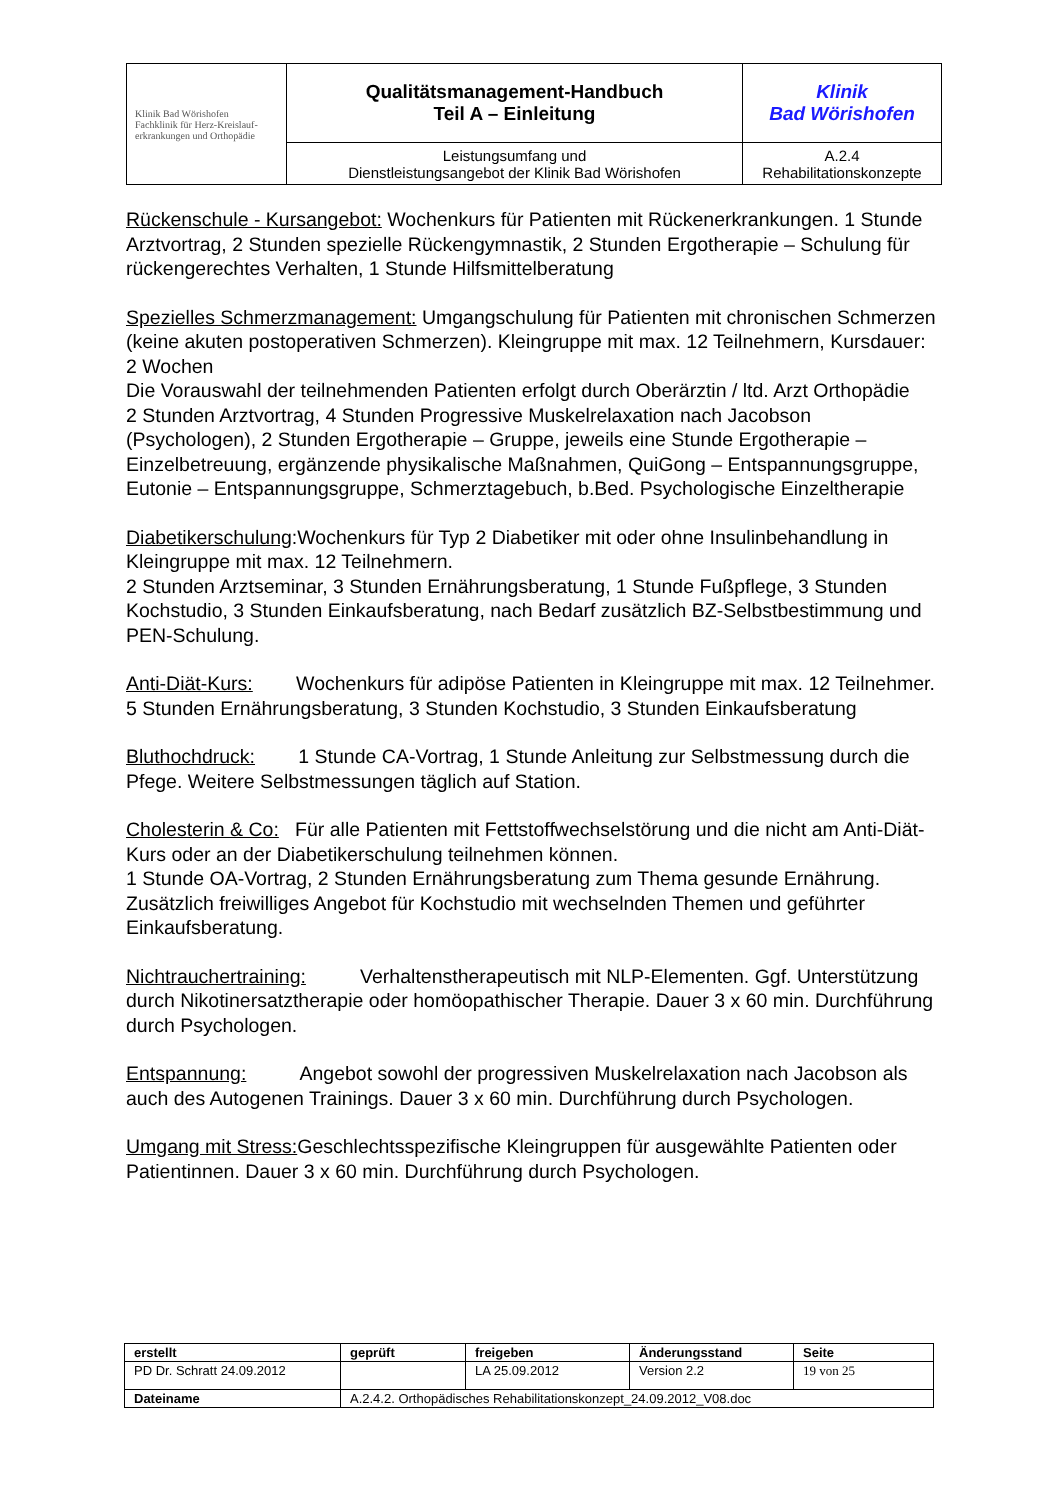| Klinik Bad Wörishofen Fachklinik für Herz-Kreislauf- erkrankungen und Orthopädie | Qualitätsmanagement-Handbuch Teil A – Einleitung | Klinik Bad Wörishofen |
| | Leistungsumfang und Dienstleistungsangebot der Klinik Bad Wörishofen | A.2.4 Rehabilitationskonzepte |
Rückenschule - Kursangebot: Wochenkurs für Patienten mit Rückenerkrankungen. 1 Stunde Arztvortrag, 2 Stunden spezielle Rückengymnastik, 2 Stunden Ergotherapie – Schulung für rückengerechtes Verhalten, 1 Stunde Hilfsmittelberatung
Spezielles Schmerzmanagement: Umgangschulung für Patienten mit chronischen Schmerzen (keine akuten postoperativen Schmerzen). Kleingruppe mit max. 12 Teilnehmern, Kursdauer: 2 Wochen
Die Vorauswahl der teilnehmenden Patienten erfolgt durch Oberärztin / ltd. Arzt Orthopädie
2 Stunden Arztvortrag, 4 Stunden Progressive Muskelrelaxation nach Jacobson (Psychologen), 2 Stunden Ergotherapie – Gruppe, jeweils eine Stunde Ergotherapie – Einzelbetreuung, ergänzende physikalische Maßnahmen, QuiGong – Entspannungsgruppe, Eutonie – Entspannungsgruppe, Schmerztagebuch, b.Bed. Psychologische Einzeltherapie
Diabetikerschulung:Wochenkurs für Typ 2 Diabetiker mit oder ohne Insulinbehandlung in Kleingruppe mit max. 12 Teilnehmern.
2 Stunden Arztseminar, 3 Stunden Ernährungsberatung, 1 Stunde Fußpflege, 3 Stunden Kochstudio, 3 Stunden Einkaufsberatung, nach Bedarf zusätzlich BZ-Selbstbestimmung und PEN-Schulung.
Anti-Diät-Kurs: Wochenkurs für adipöse Patienten in Kleingruppe mit max. 12 Teilnehmer.
5 Stunden Ernährungsberatung, 3 Stunden Kochstudio, 3 Stunden Einkaufsberatung
Bluthochdruck: 1 Stunde CA-Vortrag, 1 Stunde Anleitung zur Selbstmessung durch die Pfege. Weitere Selbstmessungen täglich auf Station.
Cholesterin & Co: Für alle Patienten mit Fettstoffwechselstörung und die nicht am Anti-Diät-Kurs oder an der Diabetikerschulung teilnehmen können.
1 Stunde OA-Vortrag, 2 Stunden Ernährungsberatung zum Thema gesunde Ernährung. Zusätzlich freiwilliges Angebot für Kochstudio mit wechselnden Themen und geführter Einkaufsberatung.
Nichtrauchertraining: Verhaltenstherapeutisch mit NLP-Elementen. Ggf. Unterstützung durch Nikotinersatztherapie oder homöopathischer Therapie. Dauer 3 x 60 min. Durchführung durch Psychologen.
Entspannung: Angebot sowohl der progressiven Muskelrelaxation nach Jacobson als auch des Autogenen Trainings. Dauer 3 x 60 min. Durchführung durch Psychologen.
Umgang mit Stress: Geschlechtsspezifische Kleingruppen für ausgewählte Patienten oder Patientinnen. Dauer 3 x 60 min. Durchführung durch Psychologen.
| erstellt | geprüft | freigeben | Änderungsstand | Seite |
| PD Dr. Schratt 24.09.2012 | | LA 25.09.2012 | Version 2.2 | 19 von 25 |
| Dateiname | A.2.4.2. Orthopädisches Rehabilitationskonzept_24.09.2012_V08.doc | | | |